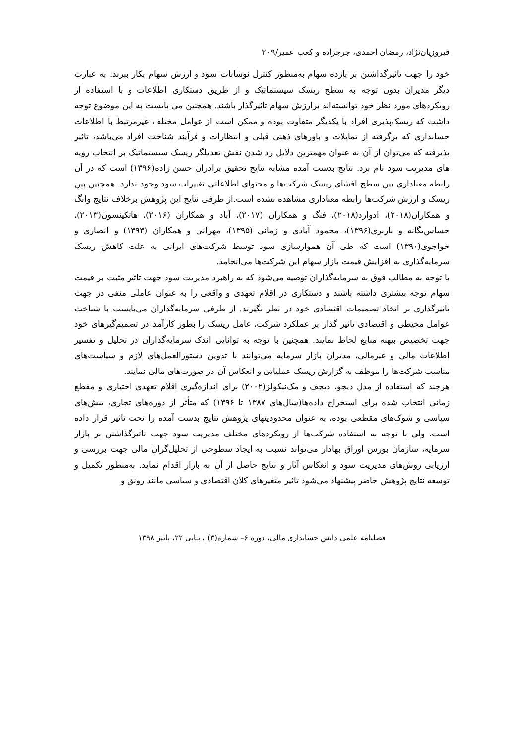فیروزیان‌نژاد، رمضان احمدی، جرجزاده و کعب عمیر/۲۰۹
خود را جهت تاثیرگذاشتن بر بازده سهام به‌منظور کنترل نوسانات سود و ارزش سهام بکار ببرند. به عبارت دیگر مدیران بدون توجه به سطح ریسک سیستماتیک و از طریق دستکاری اطلاعات و با استفاده از رویکردهای مورد نظر خود توانسته‌اند برارزش سهام تاثیرگذار باشند. همچنین می بایست به این موضوع توجه داشت که ریسک‌پذیری افراد با یکدیگر متفاوت بوده و ممکن است از عوامل مختلف غیرمرتبط با اطلاعات حسابداری که برگرفته از تمایلات و باورهای ذهنی قبلی و انتظارات و فرآیند شناخت افراد می‌باشد، تاثیر پذیرفته که می‌توان از آن به عنوان مهمترین دلایل رد شدن نقش تعدیلگر ریسک سیستماتیک بر انتخاب رویه های مدیریت سود نام برد. نتایج بدست آمده مشابه نتایج تحقیق برادران حسن زاده(۱۳۹۶) است که در آن رابطه معناداری بین سطح افشای ریسک شرکت‌ها و محتوای اطلاعاتی تغییرات سود وجود ندارد. همچنین بین ریسک و ارزش شرکت‌ها رابطه معناداری مشاهده نشده است.از طرفی نتایج این پژوهش برخلاف نتایج وانگ و همکاران(۲۰۱۸)، ادوارد(۲۰۱۸)، فنگ و همکاران (۲۰۱۷)، آباد و همکاران (۲۰۱۶)، هاتکینسون(۲۰۱۳)، حساس‌یگانه و باربری(۱۳۹۶)، محمود آبادی و زمانی (۱۳۹۵)، مهرانی و همکاران (۱۳۹۳) و انصاری و خواجوی(۱۳۹۰) است که طی آن هموارسازی سود توسط شرکت‌های ایرانی به علت کاهش ریسک سرمایه‌گذاری به افزایش قیمت بازار سهام این شرکت‌ها می‌انجامد.
با توجه به مطالب فوق به سرمایه‌گذاران توصیه می‌شود که به راهبرد مدیریت سود جهت تاثیر مثبت بر قیمت سهام توجه بیشتری داشته باشند و دستکاری در اقلام تعهدی و واقعی را به عنوان عاملی منفی در جهت تاثیرگذاری بر اتخاذ تصمیمات اقتصادی خود در نظر بگیرند. از طرفی سرمایه‌گذاران می‌بایست با شناخت عوامل محیطی و اقتصادی تاثیر گذار بر عملکرد شرکت، عامل ریسک را بطور کارآمد در تصمیم‌گیرهای خود جهت تخصیص بیهنه منابع لحاظ نمایند. همچنین با توجه به توانایی اندک سرمایه‌گذاران در تحلیل و تفسیر اطلاعات مالی و غیرمالی، مدیران بازار سرمایه می‌توانند با تدوین دستورالعمل‌های لازم و سیاست‌های مناسب شرکت‌ها را موظف به گزارش ریسک عملیاتی و انعکاس آن در صورت‌های مالی نمایند.
هرچند که استفاده از مدل دیچو، دیچف و مک‌نیکولز(۲۰۰۲) برای اندازه‌گیری اقلام تعهدی اختیاری و مقطع زمانی انتخاب شده برای استخراج داده‌ها(سال‌های ۱۳۸۷ تا ۱۳۹۶) که متأثر از دوره‌های تجاری، تنش‌های سیاسی و شوک‌های مقطعی بوده، به عنوان محدودیتهای پژوهش نتایج بدست آمده را تحت تاثیر قرار داده است، ولی با توجه به استفاده شرکت‌ها از رویکردهای مختلف مدیریت سود جهت تاثیرگذاشتن بر بازار سرمایه، سازمان بورس اوراق بهادار می‌تواند نسبت به ایجاد سطوحی از تحلیل‌گران مالی جهت بررسی و ارزیابی روش‌های مدیریت سود و انعکاس آثار و نتایج حاصل از آن به بازار اقدام نماید. به‌منظور تکمیل و توسعه نتایج پژوهش حاضر پیشنهاد می‌شود تاثیر متغیرهای کلان اقتصادی و سیاسی مانند رونق و
فصلنامه علمی دانش حسابداری مالی، دوره ۶– شماره(۳) ، پیاپی ۲۲، پاییز ۱۳۹۸